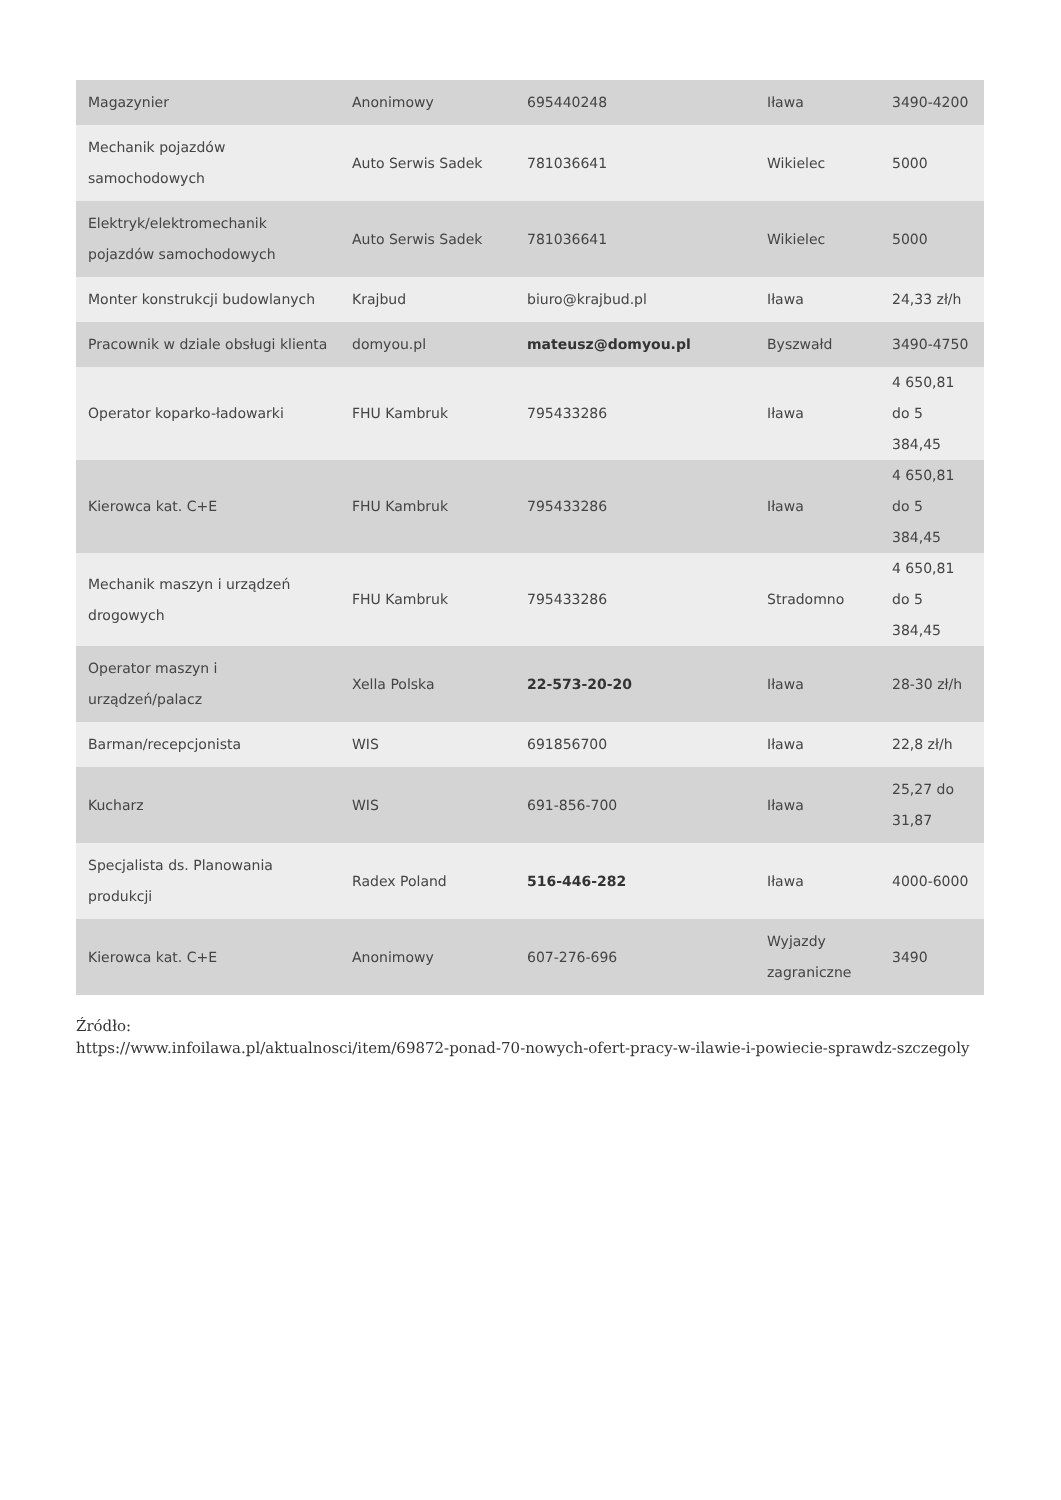| Magazynier | Anonimowy | 695440248 | Iława | 3490-4200 |
| Mechanik pojazdów samochodowych | Auto Serwis Sadek | 781036641 | Wikielec | 5000 |
| Elektryk/elektromechanik pojazdów samochodowych | Auto Serwis Sadek | 781036641 | Wikielec | 5000 |
| Monter konstrukcji budowlanych | Krajbud | biuro@krajbud.pl | Iława | 24,33 zł/h |
| Pracownik w dziale obsługi klienta | domyou.pl | mateusz@domyou.pl | Byszwałd | 3490-4750 |
| Operator koparko-ładowarki | FHU Kambruk | 795433286 | Iława | 4 650,81 do 5 384,45 |
| Kierowca kat. C+E | FHU Kambruk | 795433286 | Iława | 4 650,81 do 5 384,45 |
| Mechanik maszyn i urządzeń drogowych | FHU Kambruk | 795433286 | Stradomno | 4 650,81 do 5 384,45 |
| Operator maszyn i urządzeń/palacz | Xella Polska | 22-573-20-20 | Iława | 28-30 zł/h |
| Barman/recepcjonista | WIS | 691856700 | Iława | 22,8 zł/h |
| Kucharz | WIS | 691-856-700 | Iława | 25,27 do 31,87 |
| Specjalista ds. Planowania produkcji | Radex Poland | 516-446-282 | Iława | 4000-6000 |
| Kierowca kat. C+E | Anonimowy | 607-276-696 | Wyjazdy zagraniczne | 3490 |
Źródło:
https://www.infoilawa.pl/aktualnosci/item/69872-ponad-70-nowych-ofert-pracy-w-ilawie-i-powiecie-sprawdz-szczegoly